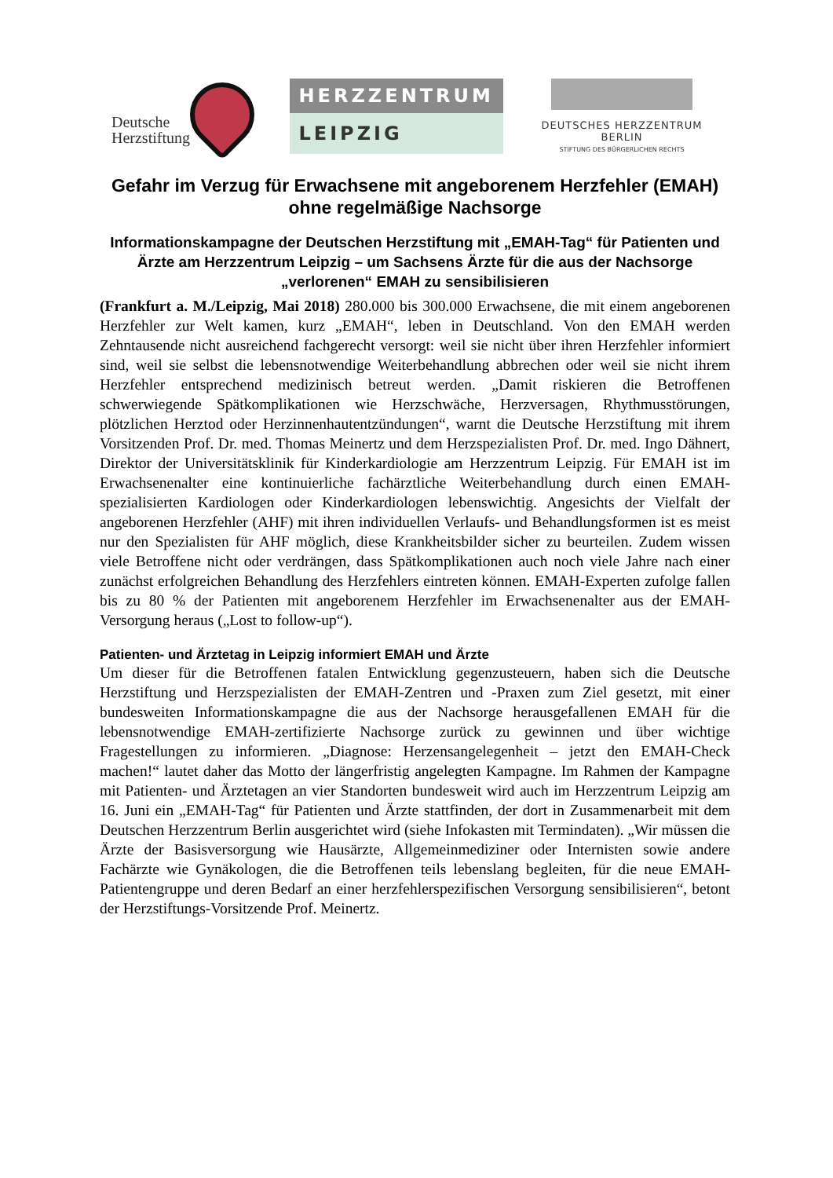Deutsche
Herzstiftung
HERZZENTRUM
LEIPZIG
DEUTSCHES HERZZENTRUM BERLIN
STIFTUNG DES BÜRGERLICHEN RECHTS
Gefahr im Verzug für Erwachsene mit angeborenem Herzfehler (EMAH) ohne regelmäßige Nachsorge
Informationskampagne der Deutschen Herzstiftung mit „EMAH-Tag“ für Patienten und Ärzte am Herzzentrum Leipzig – um Sachsens Ärzte für die aus der Nachsorge „verlorenen“ EMAH zu sensibilisieren
(Frankfurt a. M./Leipzig, Mai 2018) 280.000 bis 300.000 Erwachsene, die mit einem angeborenen Herzfehler zur Welt kamen, kurz „EMAH“, leben in Deutschland. Von den EMAH werden Zehntausende nicht ausreichend fachgerecht versorgt: weil sie nicht über ihren Herzfehler informiert sind, weil sie selbst die lebensnotwendige Weiterbehandlung abbrechen oder weil sie nicht ihrem Herzfehler entsprechend medizinisch betreut werden. „Damit riskieren die Betroffenen schwerwiegende Spätkomplikationen wie Herzschwäche, Herzversagen, Rhythmusstörungen, plötzlichen Herztod oder Herzinnenhautentzündungen“, warnt die Deutsche Herzstiftung mit ihrem Vorsitzenden Prof. Dr. med. Thomas Meinertz und dem Herzspezialisten Prof. Dr. med. Ingo Dähnert, Direktor der Universitätsklinik für Kinderkardiologie am Herzzentrum Leipzig. Für EMAH ist im Erwachsenenalter eine kontinuierliche fachärztliche Weiterbehandlung durch einen EMAH-spezialisierten Kardiologen oder Kinderkardiologen lebenswichtig. Angesichts der Vielfalt der angeborenen Herzfehler (AHF) mit ihren individuellen Verlaufs- und Behandlungsformen ist es meist nur den Spezialisten für AHF möglich, diese Krankheitsbilder sicher zu beurteilen. Zudem wissen viele Betroffene nicht oder verdrängen, dass Spätkomplikationen auch noch viele Jahre nach einer zunächst erfolgreichen Behandlung des Herzfehlers eintreten können. EMAH-Experten zufolge fallen bis zu 80 % der Patienten mit angeborenem Herzfehler im Erwachsenenalter aus der EMAH- Versorgung heraus („Lost to follow-up“).
Patienten- und Ärztetag in Leipzig informiert EMAH und Ärzte
Um dieser für die Betroffenen fatalen Entwicklung gegenzusteuern, haben sich die Deutsche Herzstiftung und Herzspezialisten der EMAH-Zentren und -Praxen zum Ziel gesetzt, mit einer bundesweiten Informationskampagne die aus der Nachsorge herausgefallenen EMAH für die lebensnotwendige EMAH-zertifizierte Nachsorge zurück zu gewinnen und über wichtige Fragestellungen zu informieren. „Diagnose: Herzensangelegenheit – jetzt den EMAH-Check machen!“ lautet daher das Motto der längerfristig angelegten Kampagne. Im Rahmen der Kampagne mit Patienten- und Ärztetagen an vier Standorten bundesweit wird auch im Herzzentrum Leipzig am 16. Juni ein „EMAH-Tag“ für Patienten und Ärzte stattfinden, der dort in Zusammenarbeit mit dem Deutschen Herzzentrum Berlin ausgerichtet wird (siehe Infokasten mit Termindaten). „Wir müssen die Ärzte der Basisversorgung wie Hausärzte, Allgemeinmediziner oder Internisten sowie andere Fachärzte wie Gynäkologen, die die Betroffenen teils lebenslang begleiten, für die neue EMAH-Patientengruppe und deren Bedarf an einer herzfehlerspezifischen Versorgung sensibilisieren“, betont der Herzstiftungs-Vorsitzende Prof. Meinertz.